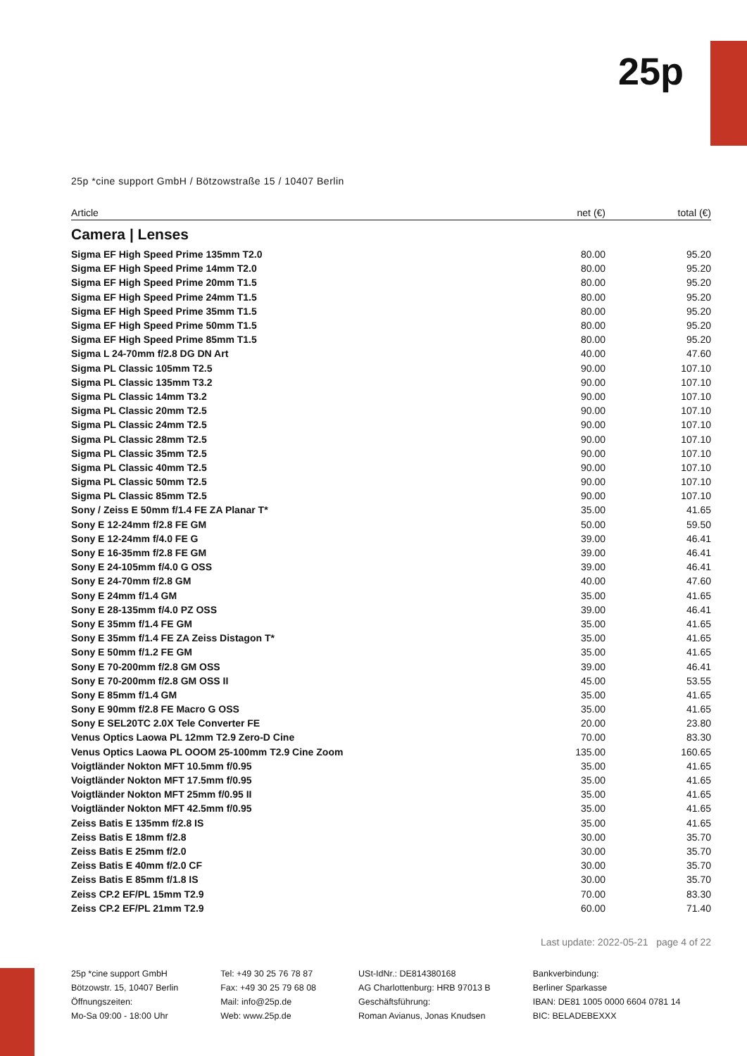25p
25p *cine support GmbH / Bötzowstraße 15 / 10407 Berlin
| Article | net (€) | total (€) |
| --- | --- | --- |
Camera | Lenses
| Sigma EF High Speed Prime 135mm T2.0 | 80.00 | 95.20 |
| Sigma EF High Speed Prime 14mm T2.0 | 80.00 | 95.20 |
| Sigma EF High Speed Prime 20mm T1.5 | 80.00 | 95.20 |
| Sigma EF High Speed Prime 24mm T1.5 | 80.00 | 95.20 |
| Sigma EF High Speed Prime 35mm T1.5 | 80.00 | 95.20 |
| Sigma EF High Speed Prime 50mm T1.5 | 80.00 | 95.20 |
| Sigma EF High Speed Prime 85mm T1.5 | 80.00 | 95.20 |
| Sigma L 24-70mm f/2.8 DG DN Art | 40.00 | 47.60 |
| Sigma PL Classic 105mm T2.5 | 90.00 | 107.10 |
| Sigma PL Classic 135mm T3.2 | 90.00 | 107.10 |
| Sigma PL Classic 14mm T3.2 | 90.00 | 107.10 |
| Sigma PL Classic 20mm T2.5 | 90.00 | 107.10 |
| Sigma PL Classic 24mm T2.5 | 90.00 | 107.10 |
| Sigma PL Classic 28mm T2.5 | 90.00 | 107.10 |
| Sigma PL Classic 35mm T2.5 | 90.00 | 107.10 |
| Sigma PL Classic 40mm T2.5 | 90.00 | 107.10 |
| Sigma PL Classic 50mm T2.5 | 90.00 | 107.10 |
| Sigma PL Classic 85mm T2.5 | 90.00 | 107.10 |
| Sony / Zeiss E 50mm f/1.4 FE ZA Planar T* | 35.00 | 41.65 |
| Sony E 12-24mm f/2.8 FE GM | 50.00 | 59.50 |
| Sony E 12-24mm f/4.0 FE G | 39.00 | 46.41 |
| Sony E 16-35mm f/2.8 FE GM | 39.00 | 46.41 |
| Sony E 24-105mm f/4.0 G OSS | 39.00 | 46.41 |
| Sony E 24-70mm f/2.8 GM | 40.00 | 47.60 |
| Sony E 24mm f/1.4 GM | 35.00 | 41.65 |
| Sony E 28-135mm f/4.0 PZ OSS | 39.00 | 46.41 |
| Sony E 35mm f/1.4 FE GM | 35.00 | 41.65 |
| Sony E 35mm f/1.4 FE ZA Zeiss Distagon T* | 35.00 | 41.65 |
| Sony E 50mm f/1.2 FE GM | 35.00 | 41.65 |
| Sony E 70-200mm f/2.8 GM OSS | 39.00 | 46.41 |
| Sony E 70-200mm f/2.8 GM OSS II | 45.00 | 53.55 |
| Sony E 85mm f/1.4 GM | 35.00 | 41.65 |
| Sony E 90mm f/2.8 FE Macro G OSS | 35.00 | 41.65 |
| Sony E SEL20TC 2.0X Tele Converter FE | 20.00 | 23.80 |
| Venus Optics Laowa PL 12mm T2.9 Zero-D Cine | 70.00 | 83.30 |
| Venus Optics Laowa PL OOOM 25-100mm T2.9 Cine Zoom | 135.00 | 160.65 |
| Voigtländer Nokton MFT 10.5mm f/0.95 | 35.00 | 41.65 |
| Voigtländer Nokton MFT 17.5mm f/0.95 | 35.00 | 41.65 |
| Voigtländer Nokton MFT 25mm f/0.95 II | 35.00 | 41.65 |
| Voigtländer Nokton MFT 42.5mm f/0.95 | 35.00 | 41.65 |
| Zeiss Batis E 135mm f/2.8 IS | 35.00 | 41.65 |
| Zeiss Batis E 18mm f/2.8 | 30.00 | 35.70 |
| Zeiss Batis E 25mm f/2.0 | 30.00 | 35.70 |
| Zeiss Batis E 40mm f/2.0 CF | 30.00 | 35.70 |
| Zeiss Batis E 85mm f/1.8 IS | 30.00 | 35.70 |
| Zeiss CP.2 EF/PL 15mm T2.9 | 70.00 | 83.30 |
| Zeiss CP.2 EF/PL 21mm T2.9 | 60.00 | 71.40 |
Last update: 2022-05-21 page 4 of 22
25p *cine support GmbH
Bötzowstr. 15, 10407 Berlin
Öffnungszeiten:
Mo-Sa 09:00 - 18:00 Uhr
Tel: +49 30 25 76 78 87
Fax: +49 30 25 79 68 08
Mail: info@25p.de
Web: www.25p.de
USt-IdNr.: DE814380168
AG Charlottenburg: HRB 97013 B
Geschäftsführung:
Roman Avianus, Jonas Knudsen
Bankverbindung:
Berliner Sparkasse
IBAN: DE81 1005 0000 6604 0781 14
BIC: BELADEBEXXX